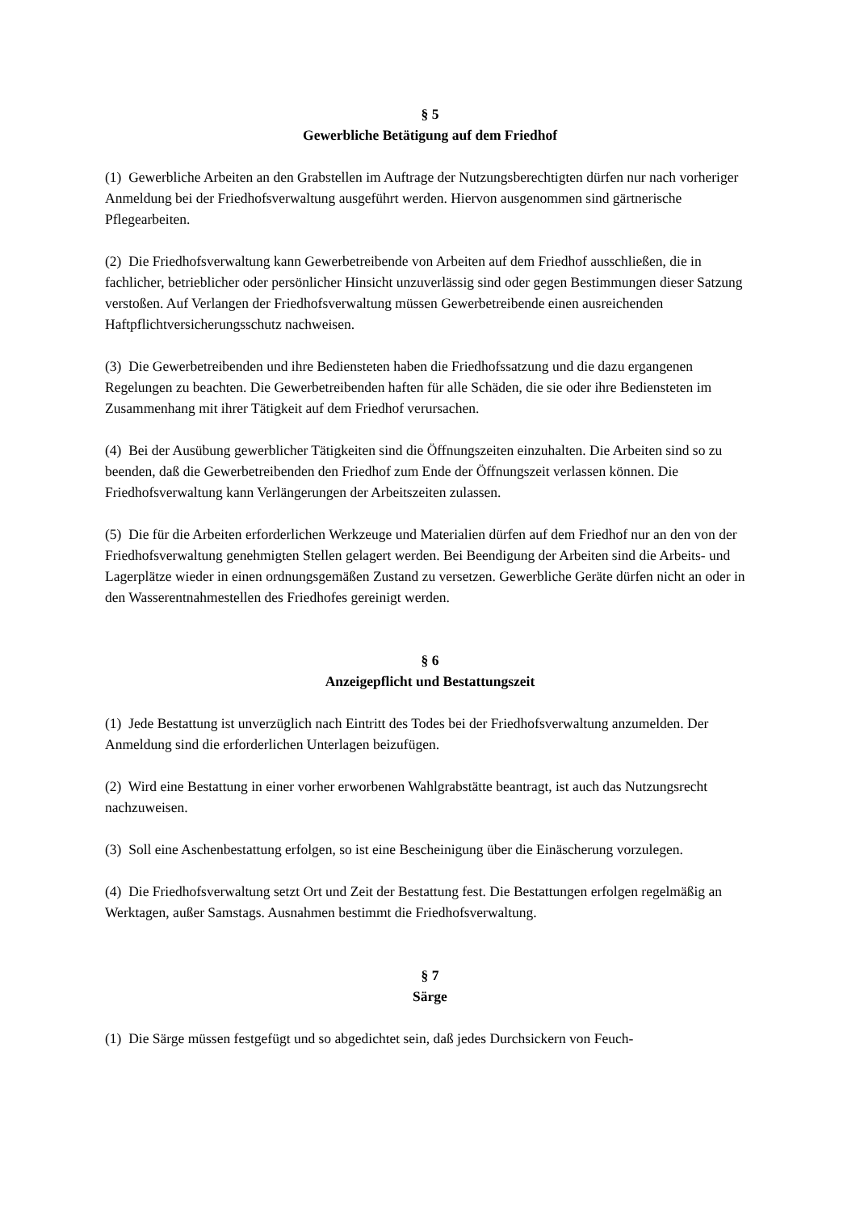§ 5
Gewerbliche Betätigung auf dem Friedhof
(1) Gewerbliche Arbeiten an den Grabstellen im Auftrage der Nutzungsberechtigten dürfen nur nach vorheriger Anmeldung bei der Friedhofsverwaltung ausgeführt werden. Hiervon ausgenommen sind gärtnerische Pflegearbeiten.
(2) Die Friedhofsverwaltung kann Gewerbetreibende von Arbeiten auf dem Friedhof ausschließen, die in fachlicher, betrieblicher oder persönlicher Hinsicht unzuverlässig sind oder gegen Bestimmungen dieser Satzung verstoßen. Auf Verlangen der Friedhofsverwaltung müssen Gewerbetreibende einen ausreichenden Haftpflichtversicherungsschutz nachweisen.
(3) Die Gewerbetreibenden und ihre Bediensteten haben die Friedhofssatzung und die dazu ergangenen Regelungen zu beachten. Die Gewerbetreibenden haften für alle Schäden, die sie oder ihre Bediensteten im Zusammenhang mit ihrer Tätigkeit auf dem Friedhof verursachen.
(4) Bei der Ausübung gewerblicher Tätigkeiten sind die Öffnungszeiten einzuhalten. Die Arbeiten sind so zu beenden, daß die Gewerbetreibenden den Friedhof zum Ende der Öffnungszeit verlassen können. Die Friedhofsverwaltung kann Verlängerungen der Arbeitszeiten zulassen.
(5) Die für die Arbeiten erforderlichen Werkzeuge und Materialien dürfen auf dem Friedhof nur an den von der Friedhofsverwaltung genehmigten Stellen gelagert werden. Bei Beendigung der Arbeiten sind die Arbeits- und Lagerplätze wieder in einen ordnungsgemäßen Zustand zu versetzen. Gewerbliche Geräte dürfen nicht an oder in den Wasserentnahmestellen des Friedhofes gereinigt werden.
§ 6
Anzeigepflicht und Bestattungszeit
(1) Jede Bestattung ist unverzüglich nach Eintritt des Todes bei der Friedhofsverwaltung anzumelden. Der Anmeldung sind die erforderlichen Unterlagen beizufügen.
(2) Wird eine Bestattung in einer vorher erworbenen Wahlgrabstätte beantragt, ist auch das Nutzungsrecht nachzuweisen.
(3) Soll eine Aschenbestattung erfolgen, so ist eine Bescheinigung über die Einäscherung vorzulegen.
(4) Die Friedhofsverwaltung setzt Ort und Zeit der Bestattung fest. Die Bestattungen erfolgen regelmäßig an Werktagen, außer Samstags. Ausnahmen bestimmt die Friedhofsverwaltung.
§ 7
Särge
(1) Die Särge müssen festgefügt und so abgedichtet sein, daß jedes Durchsickern von Feuch-